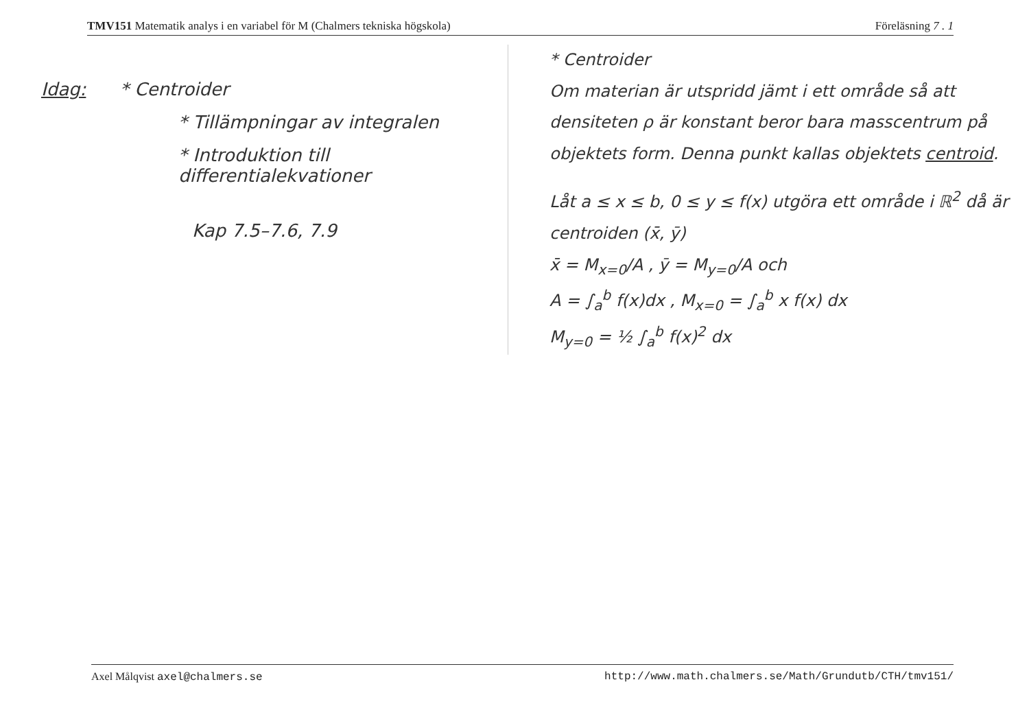TMV151 Matematik analys i en variabel för M (Chalmers tekniska högskola) Föreläsning 7 . 1
Idag: * Centroider
* Tillämpningar av integralen
* Introduktion till differentialekvationer
Kap 7.5–7.6, 7.9
* Centroider
Om materian är utspridd jämt i ett område så att densiteten ρ är konstant beror bara masscentrum på objektets form. Denna punkt kallas objektets centroid.
Låt a ≤ x ≤ b, 0 ≤ y ≤ f(x) utgöra ett område i ℝ<sup>2</sup> då är centroiden (x̄, ȳ)
x̄ = M<sub>x=0</sub>/A , ȳ = M<sub>y=0</sub>/A och
A = ∫<sub>a</sub><sup>b</sup> f(x)dx , M<sub>x=0</sub> = ∫<sub>a</sub><sup>b</sup> x f(x) dx
M<sub>y=0</sub> = ½ ∫<sub>a</sub><sup>b</sup> f(x)<sup>2</sup> dx
Axel Målqvist axel@chalmers.se http://www.math.chalmers.se/Math/Grundutb/CTH/tmv151/